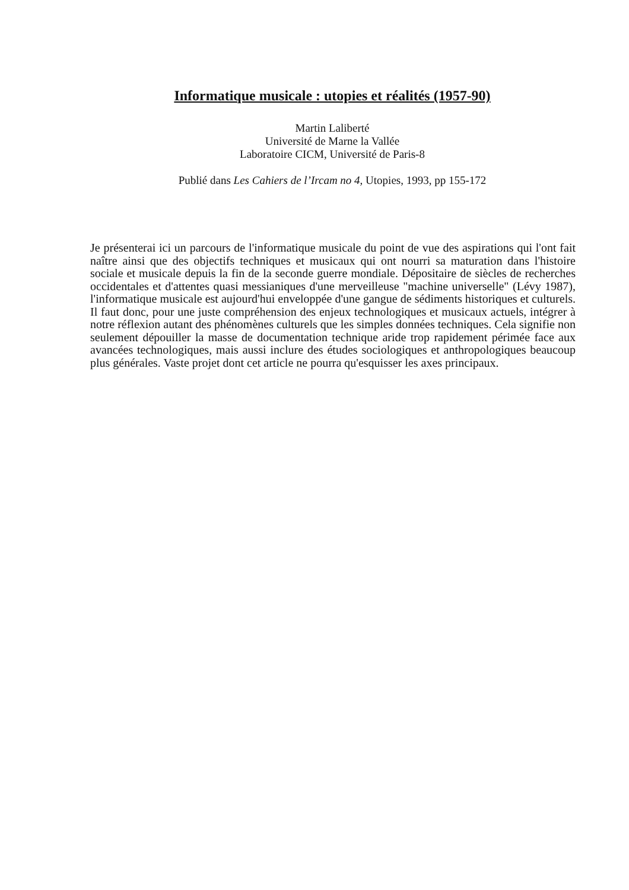Informatique musicale : utopies et réalités (1957-90)
Martin Laliberté
Université de Marne la Vallée
Laboratoire CICM, Université de Paris-8
Publié dans Les Cahiers de l’Ircam no 4, Utopies, 1993, pp 155-172
Je présenterai ici un parcours de l'informatique musicale du point de vue des aspirations qui l'ont fait naître ainsi que des objectifs techniques et musicaux qui ont nourri sa maturation dans l'histoire sociale et musicale depuis la fin de la seconde guerre mondiale. Dépositaire de siècles de recherches occidentales et d'attentes quasi messianiques d'une merveilleuse "machine universelle" (Lévy 1987), l'informatique musicale est aujourd'hui enveloppée d'une gangue de sédiments historiques et culturels. Il faut donc, pour une juste compréhension des enjeux technologiques et musicaux actuels, intégrer à notre réflexion autant des phénomènes culturels que les simples données techniques. Cela signifie non seulement dépouiller la masse de documentation technique aride trop rapidement périmée face aux avancées technologiques, mais aussi inclure des études sociologiques et anthropologiques beaucoup plus générales. Vaste projet dont cet article ne pourra qu'esquisser les axes principaux.